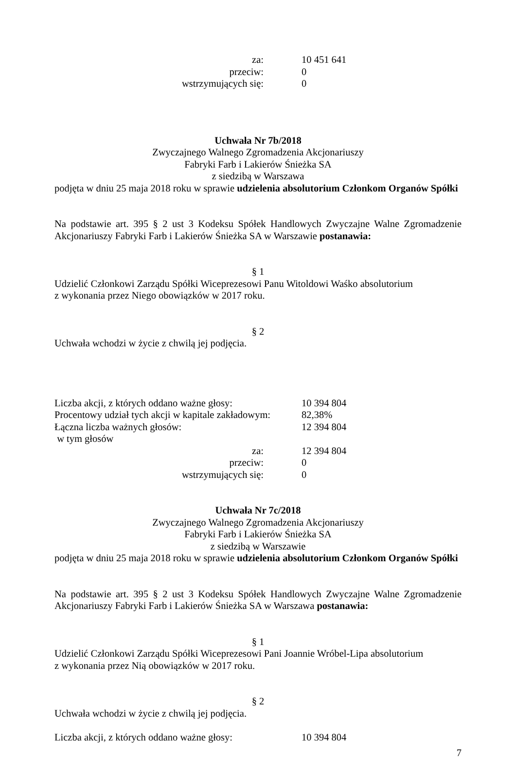| za: | 10 451 641 |
| przeciw: | 0 |
| wstrzymujących się: | 0 |
Uchwała Nr 7b/2018
Zwyczajnego Walnego Zgromadzenia Akcjonariuszy
Fabryki Farb i Lakierów Śnieżka SA
z siedzibą w Warszawa
podjęta w dniu 25 maja 2018 roku w sprawie udzielenia absolutorium Członkom Organów Spółki
Na podstawie art. 395 § 2 ust 3 Kodeksu Spółek Handlowych Zwyczajne Walne Zgromadzenie Akcjonariuszy Fabryki Farb i Lakierów Śnieżka SA w Warszawie postanawia:
§ 1
Udzielić Członkowi Zarządu Spółki Wiceprezesowi Panu Witoldowi Waśko absolutorium
z wykonania przez Niego obowiązków w 2017 roku.
§ 2
Uchwała wchodzi w życie z chwilą jej podjęcia.
| Liczba akcji, z których oddano ważne głosy: | 10 394 804 |
| Procentowy udział tych akcji w kapitale zakładowym: | 82,38% |
| Łączna liczba ważnych głosów: | 12 394 804 |
| w tym głosów | |
| za: | 12 394 804 |
| przeciw: | 0 |
| wstrzymujących się: | 0 |
Uchwała Nr 7c/2018
Zwyczajnego Walnego Zgromadzenia Akcjonariuszy
Fabryki Farb i Lakierów Śnieżka SA
z siedzibą w Warszawie
podjęta w dniu 25 maja 2018 roku w sprawie udzielenia absolutorium Członkom Organów Spółki
Na podstawie art. 395 § 2 ust 3 Kodeksu Spółek Handlowych Zwyczajne Walne Zgromadzenie Akcjonariuszy Fabryki Farb i Lakierów Śnieżka SA w Warszawa postanawia:
§ 1
Udzielić Członkowi Zarządu Spółki Wiceprezesowi Pani Joannie Wróbel-Lipa absolutorium
z wykonania przez Nią obowiązków w 2017 roku.
§ 2
Uchwała wchodzi w życie z chwilą jej podjęcia.
| Liczba akcji, z których oddano ważne głosy: | 10 394 804 |
7